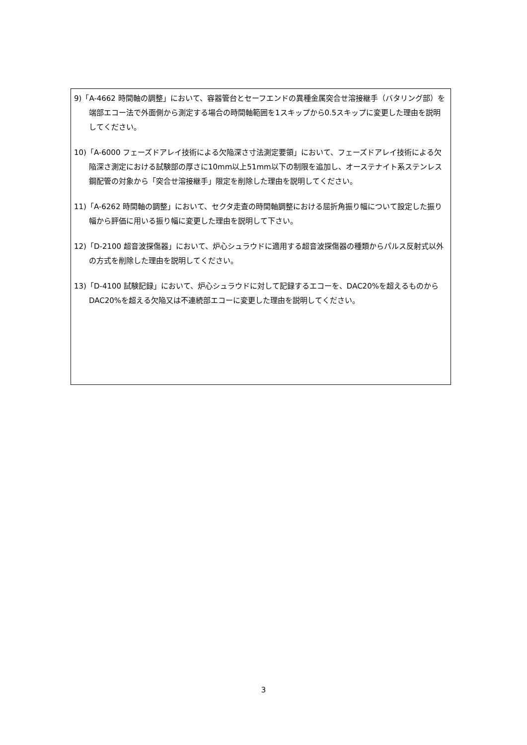9)「A-4662 時間軸の調整」において、容器管台とセーフエンドの異種金属突合せ溶接継手（バタリング部）を端部エコー法で外面側から測定する場合の時間軸範囲を1スキップから0.5スキップに変更した理由を説明してください。
10)「A-6000 フェーズドアレイ技術による欠陥深さ寸法測定要領」において、フェーズドアレイ技術による欠陥深さ測定における試験部の厚さに10mm以上51mm以下の制限を追加し、オーステナイト系ステンレス鋼配管の対象から「突合せ溶接継手」限定を削除した理由を説明してください。
11)「A-6262 時間軸の調整」において、セクタ走査の時間軸調整における屈折角振り幅について設定した振り幅から評価に用いる振り幅に変更した理由を説明して下さい。
12)「D-2100 超音波探傷器」において、炉心シュラウドに適用する超音波探傷器の種類からパルス反射式以外の方式を削除した理由を説明してください。
13)「D-4100 試験記録」において、炉心シュラウドに対して記録するエコーを、DAC20%を超えるものから DAC20%を超える欠陥又は不連続部エコーに変更した理由を説明してください。
3